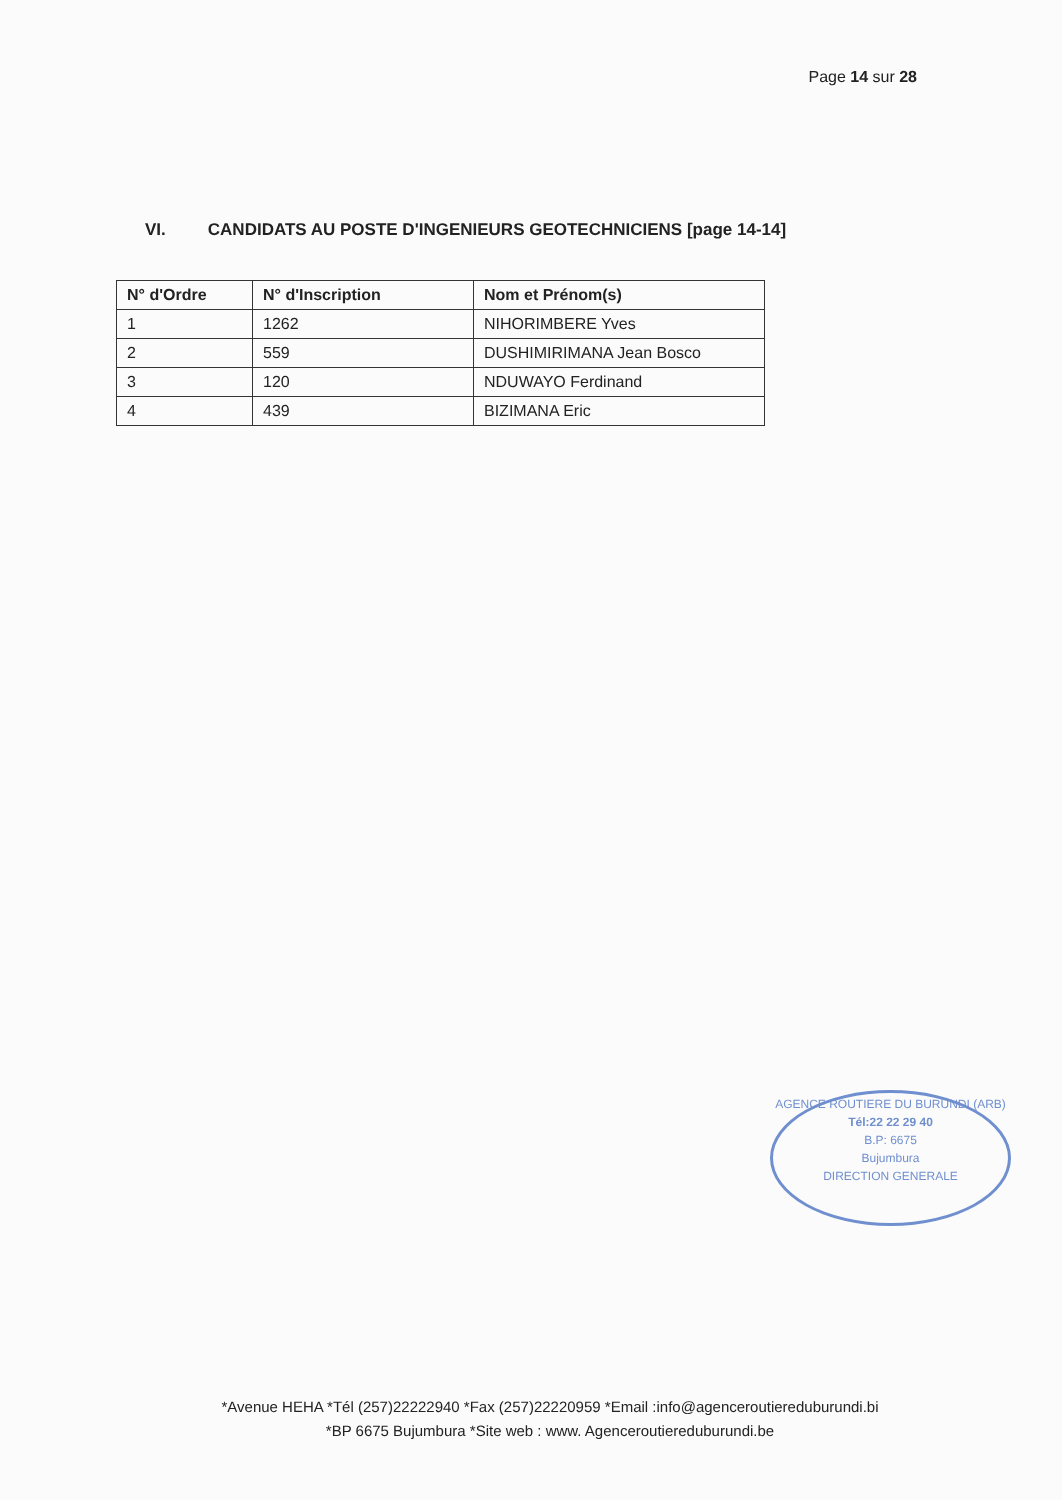Page 14 sur 28
VI. CANDIDATS AU POSTE D'INGENIEURS GEOTECHNICIENS [page 14-14]
| N° d'Ordre | N° d'Inscription | Nom et Prénom(s) |
| --- | --- | --- |
| 1 | 1262 | NIHORIMBERE Yves |
| 2 | 559 | DUSHIMIRIMANA Jean Bosco |
| 3 | 120 | NDUWAYO Ferdinand |
| 4 | 439 | BIZIMANA Eric |
AGENCE ROUTIERE DU BURUNDI (ARB)
Tél:22 22 29 40
B.P: 6675
Bujumbura
DIRECTION GENERALE
*Avenue HEHA *Tél (257)22222940 *Fax (257)22220959 *Email :info@agenceroutiereduburundi.bi
*BP 6675 Bujumbura *Site web : www. Agenceroutiereduburundi.be